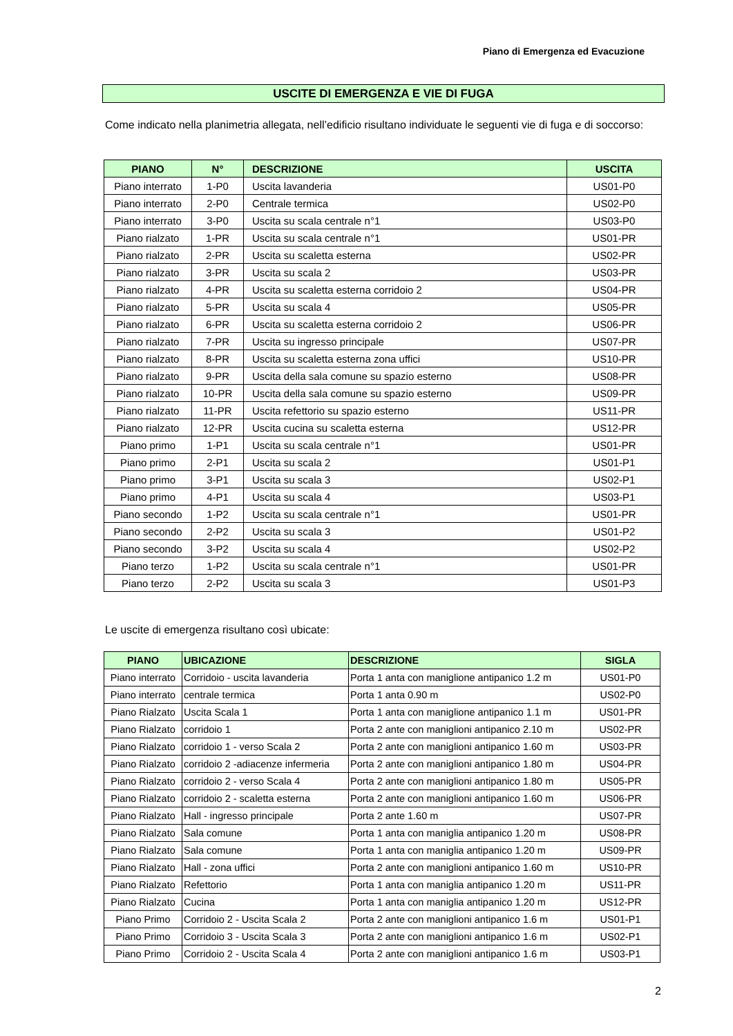Piano di Emergenza ed Evacuzione
USCITE DI EMERGENZA E VIE DI FUGA
Come indicato nella planimetria allegata, nell’edificio risultano individuate le seguenti vie di fuga e di soccorso:
| PIANO | N° | DESCRIZIONE | USCITA |
| --- | --- | --- | --- |
| Piano interrato | 1-P0 | Uscita lavanderia | US01-P0 |
| Piano interrato | 2-P0 | Centrale termica | US02-P0 |
| Piano interrato | 3-P0 | Uscita su scala centrale n°1 | US03-P0 |
| Piano rialzato | 1-PR | Uscita su scala centrale n°1 | US01-PR |
| Piano rialzato | 2-PR | Uscita su scaletta esterna | US02-PR |
| Piano rialzato | 3-PR | Uscita su scala 2 | US03-PR |
| Piano rialzato | 4-PR | Uscita su scaletta esterna corridoio 2 | US04-PR |
| Piano rialzato | 5-PR | Uscita su scala 4 | US05-PR |
| Piano rialzato | 6-PR | Uscita su scaletta esterna corridoio 2 | US06-PR |
| Piano rialzato | 7-PR | Uscita su ingresso principale | US07-PR |
| Piano rialzato | 8-PR | Uscita su scaletta esterna zona uffici | US10-PR |
| Piano rialzato | 9-PR | Uscita della sala comune su spazio esterno | US08-PR |
| Piano rialzato | 10-PR | Uscita della sala comune su spazio esterno | US09-PR |
| Piano rialzato | 11-PR | Uscita refettorio su spazio esterno | US11-PR |
| Piano rialzato | 12-PR | Uscita cucina su scaletta esterna | US12-PR |
| Piano primo | 1-P1 | Uscita su scala centrale n°1 | US01-PR |
| Piano primo | 2-P1 | Uscita su scala 2 | US01-P1 |
| Piano primo | 3-P1 | Uscita su scala 3 | US02-P1 |
| Piano primo | 4-P1 | Uscita su scala 4 | US03-P1 |
| Piano secondo | 1-P2 | Uscita su scala centrale n°1 | US01-PR |
| Piano secondo | 2-P2 | Uscita su scala 3 | US01-P2 |
| Piano secondo | 3-P2 | Uscita su scala 4 | US02-P2 |
| Piano terzo | 1-P2 | Uscita su scala centrale n°1 | US01-PR |
| Piano terzo | 2-P2 | Uscita su scala 3 | US01-P3 |
Le uscite di emergenza risultano così ubicate:
| PIANO | UBICAZIONE | DESCRIZIONE | SIGLA |
| --- | --- | --- | --- |
| Piano interrato | Corridoio - uscita lavanderia | Porta 1 anta con maniglione antipanico 1.2 m | US01-P0 |
| Piano interrato | centrale termica | Porta 1 anta 0.90 m | US02-P0 |
| Piano Rialzato | Uscita Scala 1 | Porta 1 anta con maniglione antipanico 1.1 m | US01-PR |
| Piano Rialzato | corridoio 1 | Porta 2 ante con maniglioni antipanico 2.10 m | US02-PR |
| Piano Rialzato | corridoio 1 - verso Scala 2 | Porta 2 ante con maniglioni antipanico 1.60 m | US03-PR |
| Piano Rialzato | corridoio 2 -adiacenze infermeria | Porta 2 ante con maniglioni antipanico 1.80 m | US04-PR |
| Piano Rialzato | corridoio 2 - verso Scala 4 | Porta 2 ante con maniglioni antipanico 1.80 m | US05-PR |
| Piano Rialzato | corridoio 2 - scaletta esterna | Porta 2 ante con maniglioni antipanico 1.60 m | US06-PR |
| Piano Rialzato | Hall - ingresso principale | Porta 2 ante 1.60 m | US07-PR |
| Piano Rialzato | Sala comune | Porta 1 anta con maniglia antipanico 1.20 m | US08-PR |
| Piano Rialzato | Sala comune | Porta 1 anta con maniglia antipanico 1.20 m | US09-PR |
| Piano Rialzato | Hall - zona uffici | Porta 2 ante con maniglioni antipanico 1.60 m | US10-PR |
| Piano Rialzato | Refettorio | Porta 1 anta con maniglia antipanico 1.20 m | US11-PR |
| Piano Rialzato | Cucina | Porta 1 anta con maniglia antipanico 1.20 m | US12-PR |
| Piano Primo | Corridoio 2 - Uscita Scala 2 | Porta 2 ante con maniglioni antipanico 1.6 m | US01-P1 |
| Piano Primo | Corridoio 3 - Uscita Scala 3 | Porta 2 ante con maniglioni antipanico 1.6 m | US02-P1 |
| Piano Primo | Corridoio 2 - Uscita Scala 4 | Porta 2 ante con maniglioni antipanico 1.6 m | US03-P1 |
2